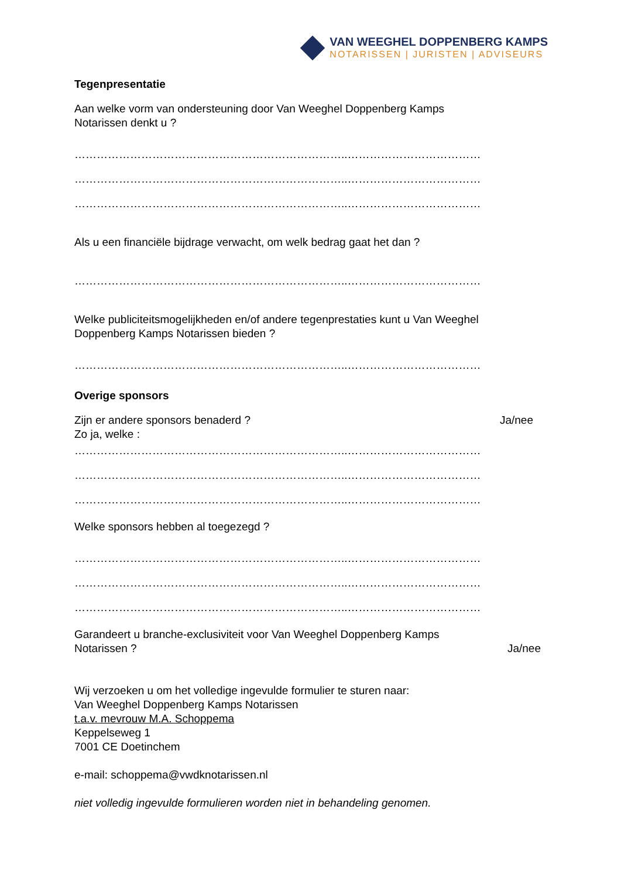VAN WEEGHEL DOPPENBERG KAMPS
NOTARISSEN | JURISTEN | ADVISEURS
Tegenpresentatie
Aan welke vorm van ondersteuning door Van Weeghel Doppenberg Kamps
Notarissen denkt u ?
………………………………………………………………..………………………………
………………………………………………………………..………………………………
………………………………………………………………..………………………………
Als u een financiële bijdrage verwacht, om welk bedrag gaat het dan ?
………………………………………………………………..………………………………
Welke publiciteitsmogelijkheden en/of andere tegenprestaties kunt u Van Weeghel
Doppenberg Kamps Notarissen bieden ?
………………………………………………………………..………………………………
Overige sponsors
Zijn er andere sponsors benaderd ? Ja/nee
Zo ja, welke :
………………………………………………………………..………………………………
………………………………………………………………..………………………………
………………………………………………………………..………………………………
Welke sponsors hebben al toegezegd ?
………………………………………………………………..………………………………
………………………………………………………………..………………………………
………………………………………………………………..………………………………
Garandeert u branche-exclusiviteit voor Van Weeghel Doppenberg Kamps
Notarissen ? Ja/nee
Wij verzoeken u om het volledige ingevulde formulier te sturen naar:
Van Weeghel Doppenberg Kamps Notarissen
t.a.v. mevrouw M.A. Schoppema
Keppelseweg 1
7001 CE Doetinchem
e-mail: schoppema@vwdknotarissen.nl
niet volledig ingevulde formulieren worden niet in behandeling genomen.